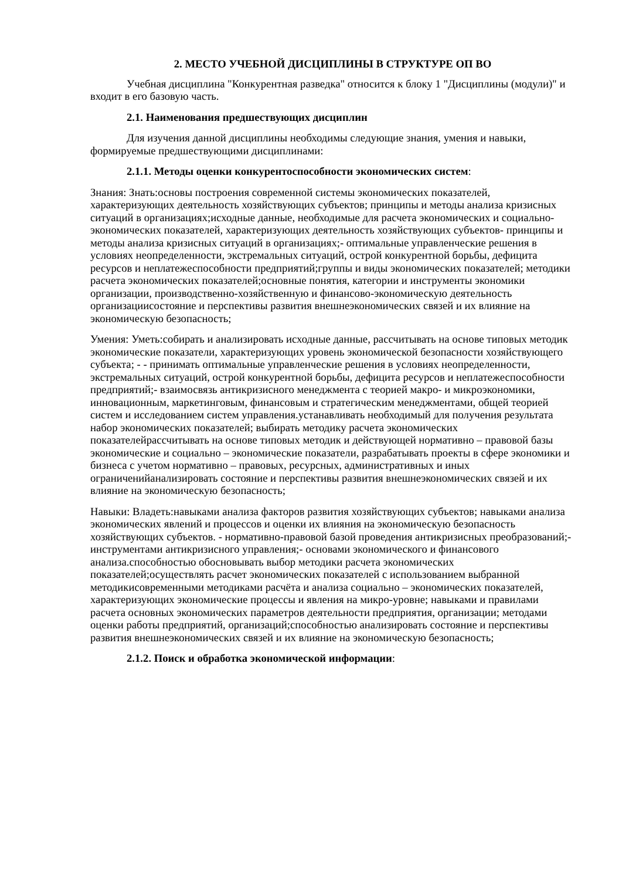2. МЕСТО УЧЕБНОЙ ДИСЦИПЛИНЫ В СТРУКТУРЕ ОП ВО
Учебная дисциплина "Конкурентная разведка" относится к блоку 1 "Дисциплины (модули)" и входит в его базовую часть.
2.1. Наименования предшествующих дисциплин
Для изучения данной дисциплины необходимы следующие знания, умения и навыки, формируемые предшествующими дисциплинами:
2.1.1. Методы оценки конкурентоспособности экономических систем:
Знания: Знать:основы построения современной системы экономических показателей, характеризующих деятельность хозяйствующих субъектов; принципы и методы анализа кризисных ситуаций в организациях;исходные данные, необходимые для расчета экономических и социально-экономических показателей, характеризующих деятельность хозяйствующих субъектов- принципы и методы анализа кризисных ситуаций в организациях;- оптимальные управленческие решения в условиях неопределенности, экстремальных ситуаций, острой конкурентной борьбы, дефицита ресурсов и неплатежеспособности предприятий;группы и виды экономических показателей; методики расчета экономических показателей;основные понятия, категории и инструменты экономики организации, производственно-хозяйственную и финансово-экономическую деятельность организациисостояние и перспективы развития внешнеэкономических связей и их влияние на экономическую безопасность;
Умения: Уметь:собирать и анализировать исходные данные, рассчитывать на основе типовых методик экономические показатели, характеризующих уровень экономической безопасности хозяйствующего субъекта; - - принимать оптимальные управленческие решения в условиях неопределенности, экстремальных ситуаций, острой конкурентной борьбы, дефицита ресурсов и неплатежеспособности предприятий;- взаимосвязь антикризисного менеджмента с теорией макро- и микроэкономики, инновационным, маркетинговым, финансовым и стратегическим менеджментами, общей теорией систем и исследованием систем управления.устанавливать необходимый для получения результата набор экономических показателей; выбирать методику расчета экономических показателейрассчитывать на основе типовых методик и действующей нормативно – правовой базы экономические и социально – экономические показатели, разрабатывать проекты в сфере экономики и бизнеса с учетом нормативно – правовых, ресурсных, административных и иных ограниченийанализировать состояние и перспективы развития внешнеэкономических связей и их влияние на экономическую безопасность;
Навыки: Владеть:навыками анализа факторов развития хозяйствующих субъектов; навыками анализа экономических явлений и процессов и оценки их влияния на экономическую безопасность хозяйствующих субъектов. - нормативно-правовой базой проведения антикризисных преобразований;- инструментами антикризисного управления;- основами экономического и финансового анализа.способностью обосновывать выбор методики расчета экономических показателей;осуществлять расчет экономических показателей с использованием выбранной методикисовременными методиками расчёта и анализа социально – экономических показателей, характеризующих экономические процессы и явления на микро-уровне; навыками и правилами расчета основных экономических параметров деятельности предприятия, организации; методами оценки работы предприятий, организаций;способностью анализировать состояние и перспективы развития внешнеэкономических связей и их влияние на экономическую безопасность;
2.1.2. Поиск и обработка экономической информации: